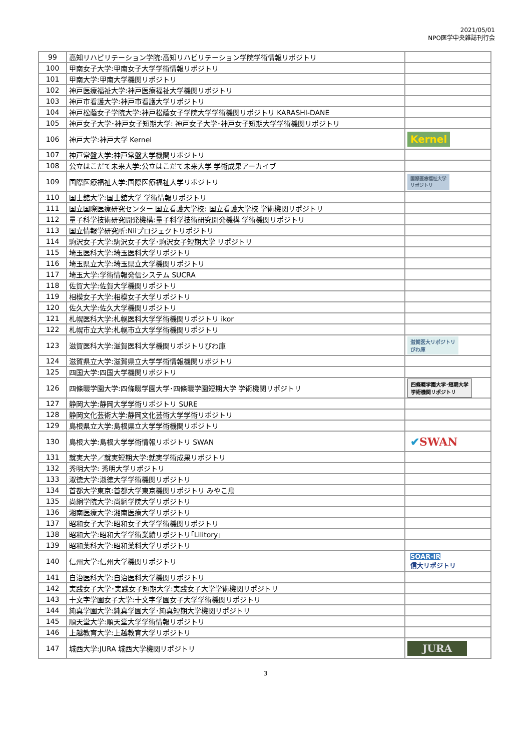2021/05/01
NPO医学中央雑誌刊行会
| 99 | 高知リハビリテーション学院:高知リハビリテーション学院学術情報リポジトリ | |
| 100 | 甲南女子大学:甲南女子大学学術情報リポジトリ | |
| 101 | 甲南大学:甲南大学機関リポジトリ | |
| 102 | 神戸医療福祉大学:神戸医療福祉大学機関リポジトリ | |
| 103 | 神戸市看護大学:神戸市看護大学リポジトリ | |
| 104 | 神戸松蔭女子学院大学:神戸松蔭女子学院大学学術機関リポジトリ KARASHI-DANE | |
| 105 | 神戸女子大学･神戸女子短期大学: 神戸女子大学･神戸女子短期大学学術機関リポジトリ | |
| 106 | 神戸大学:神戸大学 Kernel | Kernel |
| 107 | 神戸常盤大学:神戸常盤大学機関リポジトリ | |
| 108 | 公立はこだて未来大学:公立はこだて未来大学 学術成果アーカイブ | |
| 109 | 国際医療福祉大学:国際医療福祉大学リポジトリ | 国際医療福祉大学 リポジトリ |
| 110 | 国士舘大学:国士舘大学 学術情報リポジトリ | |
| 111 | 国立国際医療研究センター 国立看護大学校: 国立看護大学校 学術機関リポジトリ | |
| 112 | 量子科学技術研究開発機構:量子科学技術研究開発機構 学術機関リポジトリ | |
| 113 | 国立情報学研究所:Niiプロジェクトリポジトリ | |
| 114 | 駒沢女子大学:駒沢女子大学･駒沢女子短期大学 リポジトリ | |
| 115 | 埼玉医科大学:埼玉医科大学リポジトリ | |
| 116 | 埼玉県立大学:埼玉県立大学機関リポジトリ | |
| 117 | 埼玉大学:学術情報発信システム SUCRA | |
| 118 | 佐賀大学:佐賀大学機関リポジトリ | |
| 119 | 相模女子大学:相模女子大学リポジトリ | |
| 120 | 佐久大学:佐久大学機関リポジトリ | |
| 121 | 札幌医科大学:札幌医科大学学術機関リポジトリ ikor | |
| 122 | 札幌市立大学:札幌市立大学学術機関リポジトリ | |
| 123 | 滋賀医科大学:滋賀医科大学機関リポジトリびわ庫 | 滋賀医大リポジトリ びわ庫 |
| 124 | 滋賀県立大学:滋賀県立大学学術情報機関リポジトリ | |
| 125 | 四国大学:四国大学機関リポジトリ | |
| 126 | 四條畷学園大学:四條畷学園大学･四條畷学園短期大学 学術機関リポジトリ | 四條畷学園大学･短期大学 学術機関リポジトリ |
| 127 | 静岡大学:静岡大学学術リポジトリ SURE | |
| 128 | 静岡文化芸術大学:静岡文化芸術大学学術リポジトリ | |
| 129 | 島根県立大学:島根県立大学学術機関リポジトリ | |
| 130 | 島根大学:島根大学学術情報リポジトリ SWAN | ✔ SWAN |
| 131 | 就実大学／就実短期大学:就実学術成果リポジトリ | |
| 132 | 秀明大学: 秀明大学リポジトリ | |
| 133 | 淑徳大学:淑徳大学学術機関リポジトリ | |
| 134 | 首都大学東京:首都大学東京機関リポジトリ みやこ鳥 | |
| 135 | 尚絅学院大学:尚絅学院大学リポジトリ | |
| 136 | 湘南医療大学:湘南医療大学リポジトリ | |
| 137 | 昭和女子大学:昭和女子大学学術機関リポジトリ | |
| 138 | 昭和大学:昭和大学学術業績リポジトリ｢Lilitory｣ | |
| 139 | 昭和薬科大学:昭和薬科大学リポジトリ | |
| 140 | 信州大学:信州大学機関リポジトリ | SOAR-IR 信大リポジトリ |
| 141 | 自治医科大学:自治医科大学機関リポジトリ | |
| 142 | 実践女子大学･実践女子短期大学:実践女子大学学術機関リポジトリ | |
| 143 | 十文字学園女子大学:十文字学園女子大学学術機関リポジトリ | |
| 144 | 純真学園大学:純真学園大学･純真短期大学機関リポジトリ | |
| 145 | 順天堂大学:順天堂大学学術情報リポジトリ | |
| 146 | 上越教育大学:上越教育大学リポジトリ | |
| 147 | 城西大学:JURA 城西大学機関リポジトリ | JURA |
3